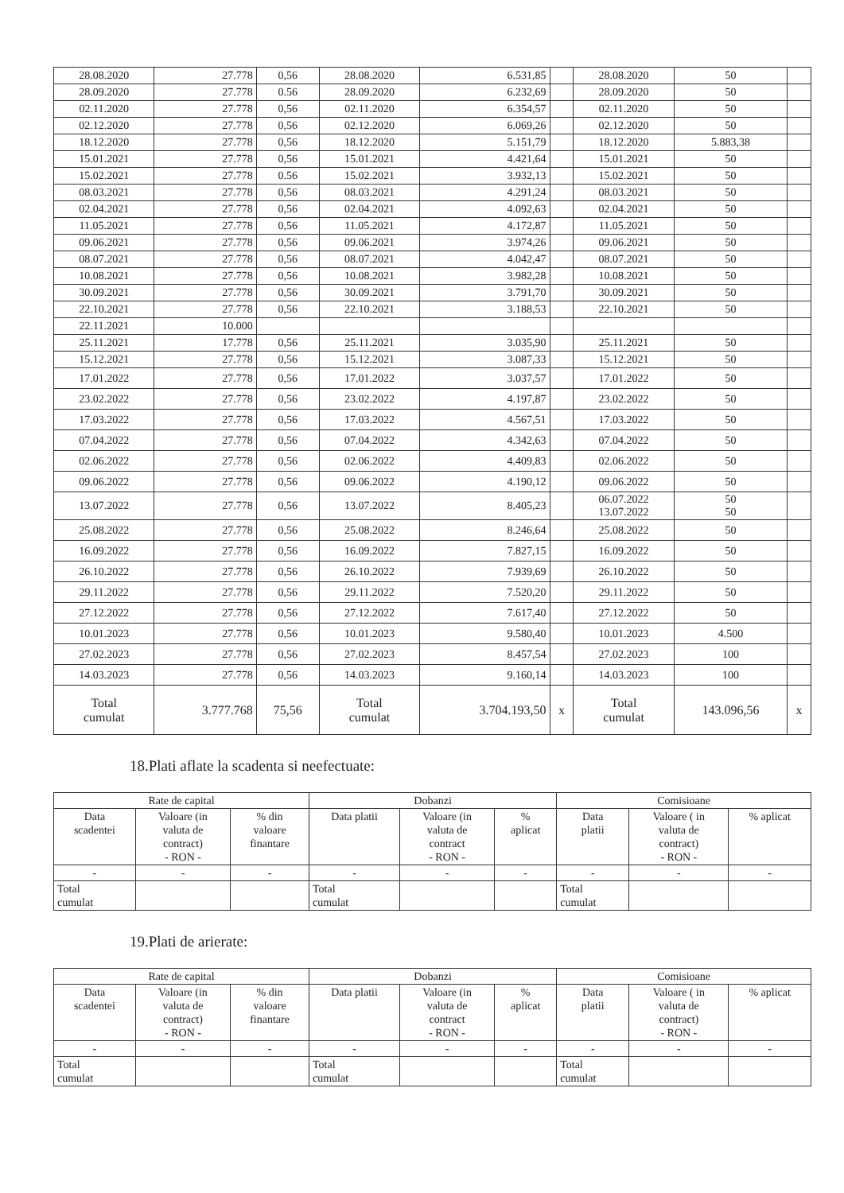| 28.08.2020 | 27.778 | 0,56 | 28.08.2020 | 6.531,85 | | 28.08.2020 | 50 | |
| 28.09.2020 | 27.778 | 0.56 | 28.09.2020 | 6.232,69 | | 28.09.2020 | 50 | |
| 02.11.2020 | 27.778 | 0,56 | 02.11.2020 | 6.354,57 | | 02.11.2020 | 50 | |
| 02.12.2020 | 27.778 | 0,56 | 02.12.2020 | 6.069,26 | | 02.12.2020 | 50 | |
| 18.12.2020 | 27.778 | 0,56 | 18.12.2020 | 5.151,79 | | 18.12.2020 | 5.883,38 | |
| 15.01.2021 | 27.778 | 0,56 | 15.01.2021 | 4.421,64 | | 15.01.2021 | 50 | |
| 15.02.2021 | 27.778 | 0.56 | 15.02.2021 | 3.932,13 | | 15.02.2021 | 50 | |
| 08.03.2021 | 27.778 | 0,56 | 08.03.2021 | 4.291,24 | | 08.03.2021 | 50 | |
| 02.04.2021 | 27.778 | 0,56 | 02.04.2021 | 4.092,63 | | 02.04.2021 | 50 | |
| 11.05.2021 | 27.778 | 0,56 | 11.05.2021 | 4.172,87 | | 11.05.2021 | 50 | |
| 09.06.2021 | 27.778 | 0,56 | 09.06.2021 | 3.974,26 | | 09.06.2021 | 50 | |
| 08.07.2021 | 27.778 | 0,56 | 08.07.2021 | 4.042,47 | | 08.07.2021 | 50 | |
| 10.08.2021 | 27.778 | 0,56 | 10.08.2021 | 3.982,28 | | 10.08.2021 | 50 | |
| 30.09.2021 | 27.778 | 0,56 | 30.09.2021 | 3.791,70 | | 30.09.2021 | 50 | |
| 22.10.2021 | 27.778 | 0,56 | 22.10.2021 | 3.188,53 | | 22.10.2021 | 50 | |
| 22.11.2021 | 10.000 | | | | | | | |
| 25.11.2021 | 17.778 | 0,56 | 25.11.2021 | 3.035,90 | | 25.11.2021 | 50 | |
| 15.12.2021 | 27.778 | 0,56 | 15.12.2021 | 3.087,33 | | 15.12.2021 | 50 | |
| 17.01.2022 | 27.778 | 0,56 | 17.01.2022 | 3.037,57 | | 17.01.2022 | 50 | |
| 23.02.2022 | 27.778 | 0,56 | 23.02.2022 | 4.197,87 | | 23.02.2022 | 50 | |
| 17.03.2022 | 27.778 | 0,56 | 17.03.2022 | 4.567,51 | | 17.03.2022 | 50 | |
| 07.04.2022 | 27.778 | 0,56 | 07.04.2022 | 4.342,63 | | 07.04.2022 | 50 | |
| 02.06.2022 | 27.778 | 0,56 | 02.06.2022 | 4.409,83 | | 02.06.2022 | 50 | |
| 09.06.2022 | 27.778 | 0,56 | 09.06.2022 | 4.190,12 | | 09.06.2022 | 50 | |
| 13.07.2022 | 27.778 | 0,56 | 13.07.2022 | 8.405,23 | | 06.07.2022 13.07.2022 | 50 50 | |
| 25.08.2022 | 27.778 | 0,56 | 25.08.2022 | 8.246,64 | | 25.08.2022 | 50 | |
| 16.09.2022 | 27.778 | 0,56 | 16.09.2022 | 7.827,15 | | 16.09.2022 | 50 | |
| 26.10.2022 | 27.778 | 0,56 | 26.10.2022 | 7.939,69 | | 26.10.2022 | 50 | |
| 29.11.2022 | 27.778 | 0,56 | 29.11.2022 | 7.520,20 | | 29.11.2022 | 50 | |
| 27.12.2022 | 27.778 | 0,56 | 27.12.2022 | 7.617,40 | | 27.12.2022 | 50 | |
| 10.01.2023 | 27.778 | 0,56 | 10.01.2023 | 9.580,40 | | 10.01.2023 | 4.500 | |
| 27.02.2023 | 27.778 | 0,56 | 27.02.2023 | 8.457,54 | | 27.02.2023 | 100 | |
| 14.03.2023 | 27.778 | 0,56 | 14.03.2023 | 9.160,14 | | 14.03.2023 | 100 | |
| Total cumulat | 3.777.768 | 75,56 | Total cumulat | 3.704.193,50 | x | Total cumulat | 143.096,56 | x |
18.Plati aflate la scadenta si neefectuate:
| Rate de capital | | | Dobanzi | | | Comisioane | | |
| --- | --- | --- | --- | --- | --- | --- | --- | --- |
| Data scadentei | Valoare (in valuta de contract) - RON - | % din valoare finantare | Data platii | Valoare (in valuta de contract - RON - | % aplicat | Data platii | Valoare ( in valuta de contract) - RON - | % aplicat |
| - | - | - | - | - | - | - | - | - |
| Total cumulat | | | Total cumulat | | | Total cumulat | | |
19.Plati de arierate:
| Rate de capital | | | Dobanzi | | | Comisioane | | |
| --- | --- | --- | --- | --- | --- | --- | --- | --- |
| Data scadentei | Valoare (in valuta de contract) - RON - | % din valoare finantare | Data platii | Valoare (in valuta de contract - RON - | % aplicat | Data platii | Valoare ( in valuta de contract) - RON - | % aplicat |
| - | - | - | - | - | - | - | - | - |
| Total cumulat | | | Total cumulat | | | Total cumulat | | |